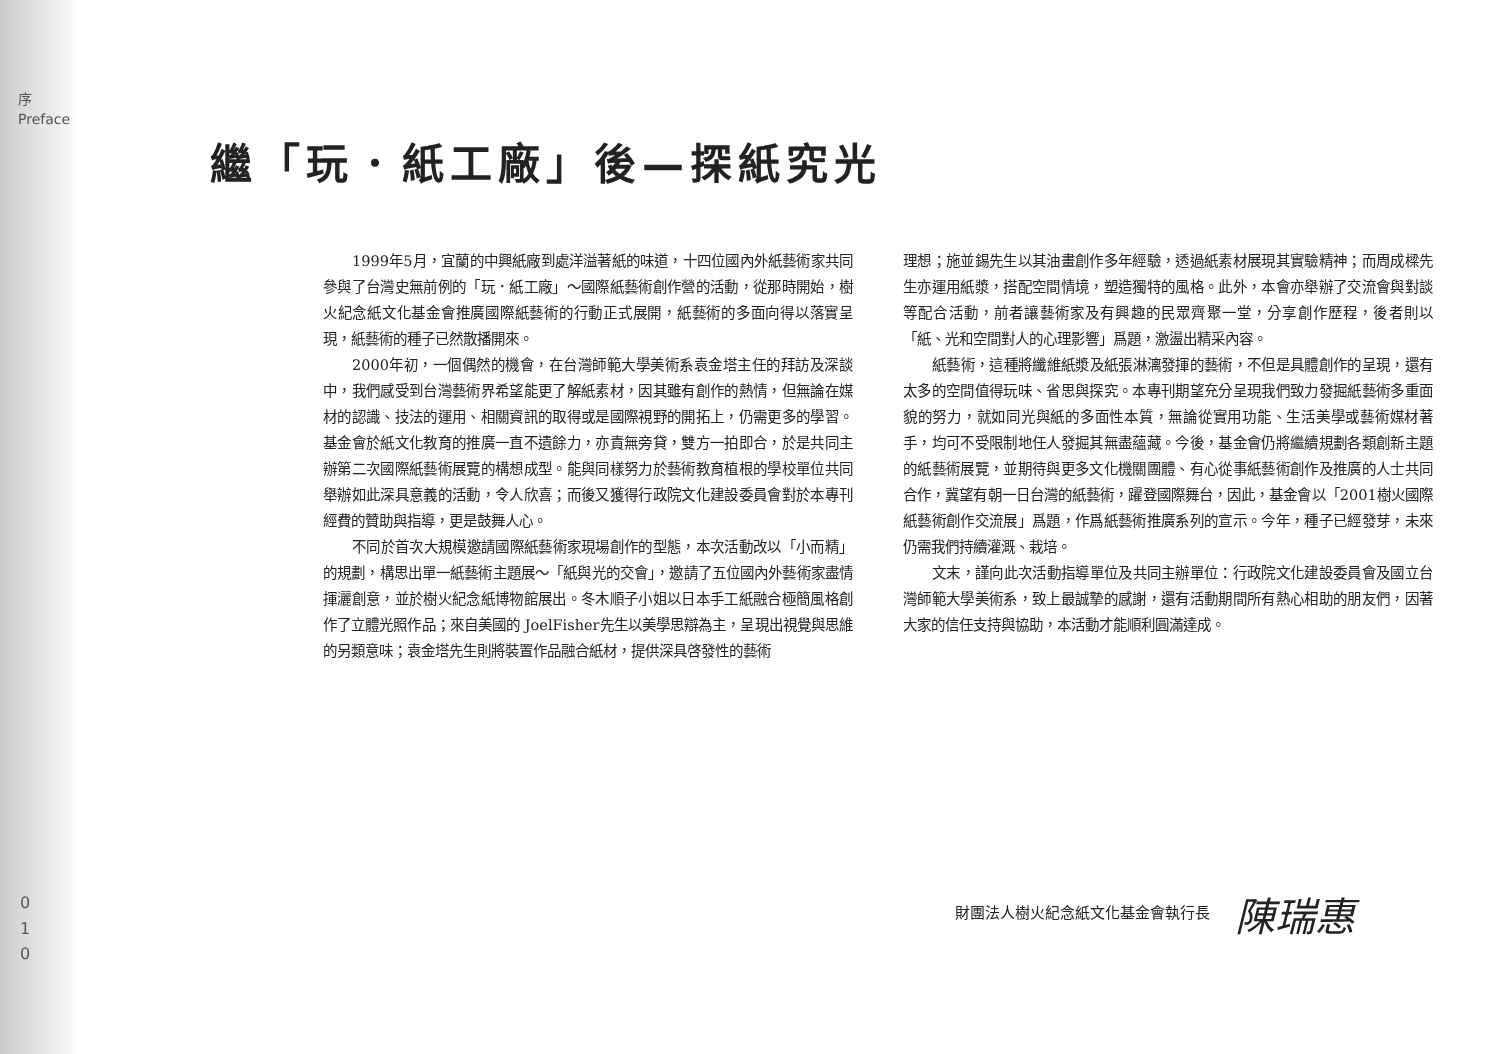序
Preface
0
1
0
繼「玩．紙工廠」後—探紙究光
1999年5月，宜蘭的中興紙廠到處洋溢著紙的味道，十四位國內外紙藝術家共同參與了台灣史無前例的「玩．紙工廠」～國際紙藝術創作營的活動，從那時開始，樹火紀念紙文化基金會推廣國際紙藝術的行動正式展開，紙藝術的多面向得以落實呈現，紙藝術的種子已然散播開來。
2000年初，一個偶然的機會，在台灣師範大學美術系袁金塔主任的拜訪及深談中，我們感受到台灣藝術界希望能更了解紙素材，因其雖有創作的熱情，但無論在媒材的認識、技法的運用、相關資訊的取得或是國際視野的開拓上，仍需更多的學習。基金會於紙文化教育的推廣一直不遺餘力，亦責無旁貸，雙方一拍即合，於是共同主辦第二次國際紙藝術展覽的構想成型。能與同樣努力於藝術教育植根的學校單位共同舉辦如此深具意義的活動，令人欣喜；而後又獲得行政院文化建設委員會對於本專刊經費的贊助與指導，更是鼓舞人心。
不同於首次大規模邀請國際紙藝術家現場創作的型態，本次活動改以「小而精」的規劃，構思出單一紙藝術主題展～「紙與光的交會」，邀請了五位國內外藝術家盡情揮灑創意，並於樹火紀念紙博物館展出。冬木順子小姐以日本手工紙融合極簡風格創作了立體光照作品；來自美國的 JoelFisher先生以美學思辯為主，呈現出視覺與思維的另類意味；袁金塔先生則將裝置作品融合紙材，提供深具啓發性的藝術
理想；施並錫先生以其油畫創作多年經驗，透過紙素材展現其實驗精神；而周成樑先生亦運用紙漿，搭配空間情境，塑造獨特的風格。此外，本會亦舉辦了交流會與對談等配合活動，前者讓藝術家及有興趣的民眾齊聚一堂，分享創作歷程，後者則以「紙、光和空間對人的心理影響」爲題，激盪出精采內容。
紙藝術，這種將纖維紙漿及紙張淋漓發揮的藝術，不但是具體創作的呈現，還有太多的空間值得玩味、省思與探究。本專刊期望充分呈現我們致力發掘紙藝術多重面貌的努力，就如同光與紙的多面性本質，無論從實用功能、生活美學或藝術媒材著手，均可不受限制地任人發掘其無盡蘊藏。今後，基金會仍將繼續規劃各類創新主題的紙藝術展覽，並期待與更多文化機關團體、有心從事紙藝術創作及推廣的人士共同合作，冀望有朝一日台灣的紙藝術，躍登國際舞台，因此，基金會以「2001樹火國際紙藝術創作交流展」爲題，作爲紙藝術推廣系列的宣示。今年，種子已經發芽，未來仍需我們持續灌溉、栽培。
文末，謹向此次活動指導單位及共同主辦單位：行政院文化建設委員會及國立台灣師範大學美術系，致上最誠摯的感謝，還有活動期間所有熱心相助的朋友們，因著大家的信任支持與協助，本活動才能順利圓滿達成。
財團法人樹火紀念紙文化基金會執行長 陳瑞惠